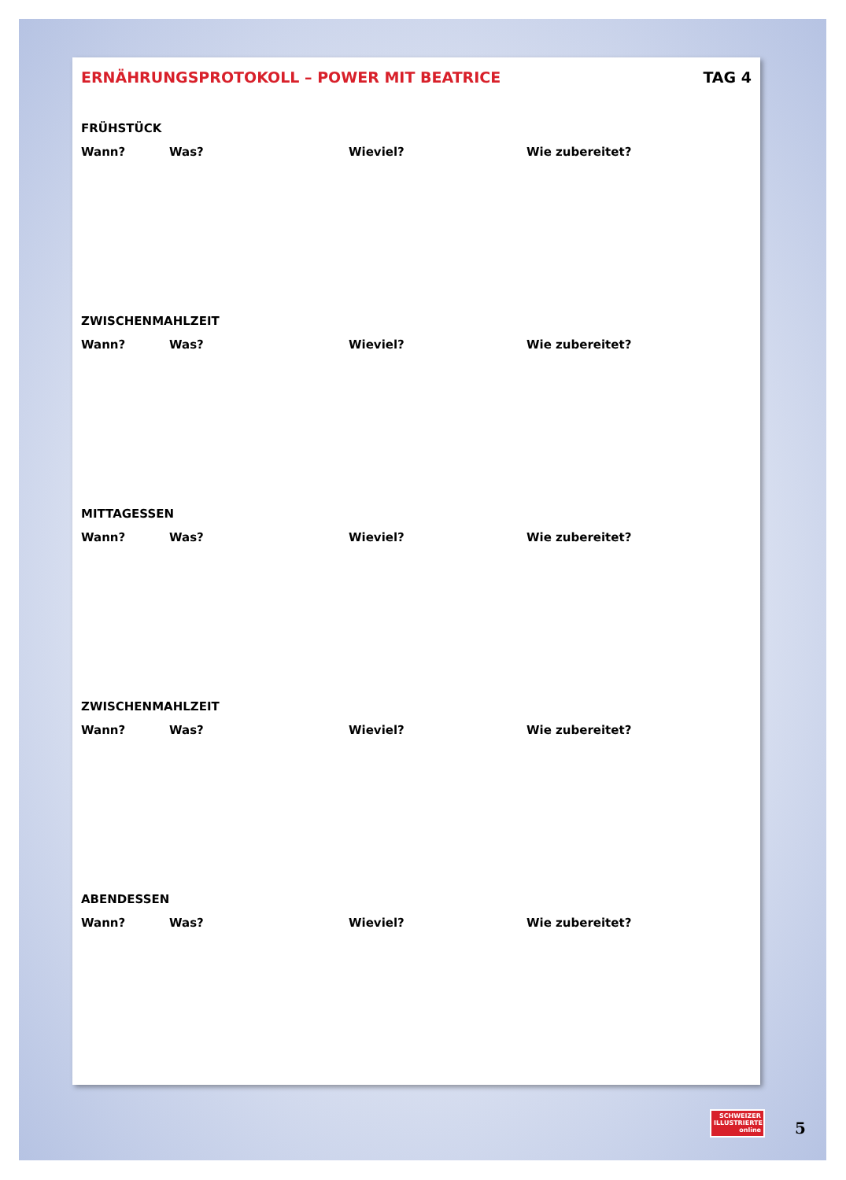ERNÄHRUNGSPROTOKOLL – POWER MIT BEATRICE TAG 4
FRÜHSTÜCK
Wann? Was? Wieviel? Wie zubereitet?
ZWISCHENMAHLZEIT
Wann? Was? Wieviel? Wie zubereitet?
MITTAGESSEN
Wann? Was? Wieviel? Wie zubereitet?
ZWISCHENMAHLZEIT
Wann? Was? Wieviel? Wie zubereitet?
ABENDESSEN
Wann? Was? Wieviel? Wie zubereitet?
SCHWEIZER
ILLUSTRIERTE
online
5